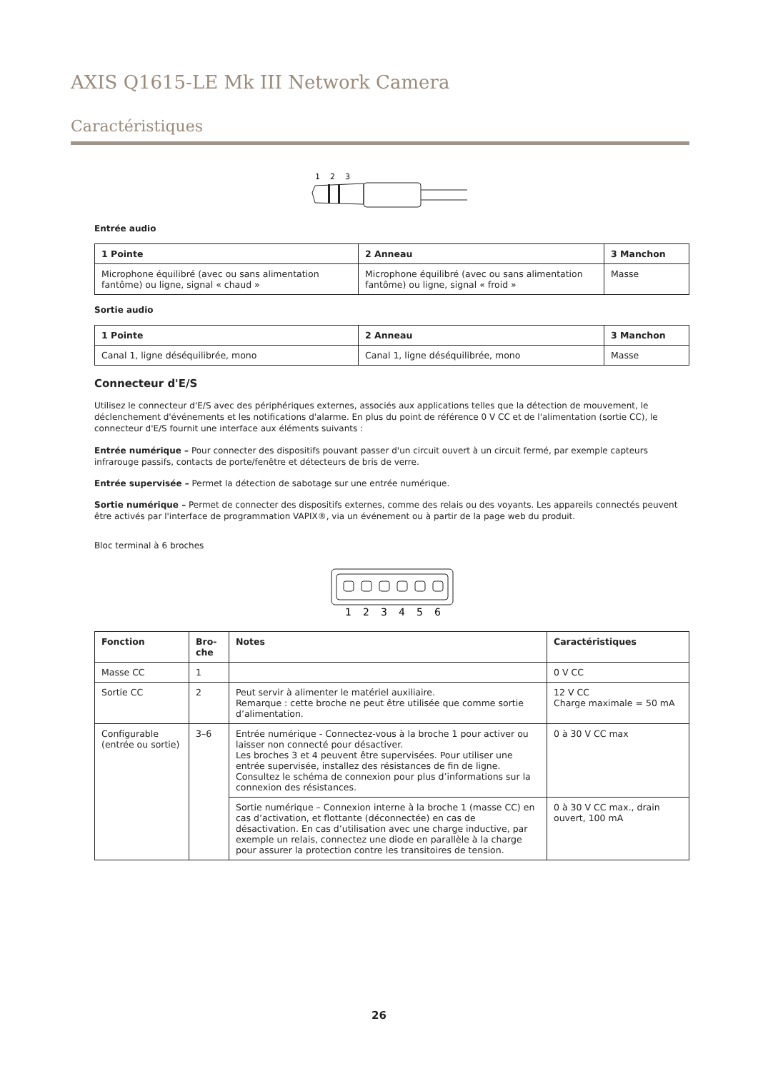AXIS Q1615-LE Mk III Network Camera
Caractéristiques
1
2
3
Entrée audio
| 1 Pointe | 2 Anneau | 3 Manchon |
| --- | --- | --- |
| Microphone équilibré (avec ou sans alimentation fantôme) ou ligne, signal « chaud » | Microphone équilibré (avec ou sans alimentation fantôme) ou ligne, signal « froid » | Masse |
Sortie audio
| 1 Pointe | 2 Anneau | 3 Manchon |
| --- | --- | --- |
| Canal 1, ligne déséquilibrée, mono | Canal 1, ligne déséquilibrée, mono | Masse |
Connecteur d'E/S
Utilisez le connecteur d'E/S avec des périphériques externes, associés aux applications telles que la détection de mouvement, le déclenchement d'événements et les notifications d'alarme. En plus du point de référence 0 V CC et de l'alimentation (sortie CC), le connecteur d'E/S fournit une interface aux éléments suivants :
Entrée numérique – Pour connecter des dispositifs pouvant passer d'un circuit ouvert à un circuit fermé, par exemple capteurs infrarouge passifs, contacts de porte/fenêtre et détecteurs de bris de verre.
Entrée supervisée – Permet la détection de sabotage sur une entrée numérique.
Sortie numérique – Permet de connecter des dispositifs externes, comme des relais ou des voyants. Les appareils connectés peuvent être activés par l'interface de programmation VAPIX®, via un événement ou à partir de la page web du produit.
Bloc terminal à 6 broches
1
2
3
4
5
6
| Fonction | Bro-che | Notes | Caractéristiques |
| --- | --- | --- | --- |
| Masse CC | 1 | | 0 V CC |
| Sortie CC | 2 | Peut servir à alimenter le matériel auxiliaire. Remarque : cette broche ne peut être utilisée que comme sortie d’alimentation. | 12 V CC Charge maximale = 50 mA |
| Configurable (entrée ou sortie) | 3–6 | Entrée numérique - Connectez-vous à la broche 1 pour activer ou laisser non connecté pour désactiver. Les broches 3 et 4 peuvent être supervisées. Pour utiliser une entrée supervisée, installez des résistances de fin de ligne. Consultez le schéma de connexion pour plus d’informations sur la connexion des résistances. | 0 à 30 V CC max |
| | | Sortie numérique – Connexion interne à la broche 1 (masse CC) en cas d’activation, et flottante (déconnectée) en cas de désactivation. En cas d’utilisation avec une charge inductive, par exemple un relais, connectez une diode en parallèle à la charge pour assurer la protection contre les transitoires de tension. | 0 à 30 V CC max., drain ouvert, 100 mA |
26